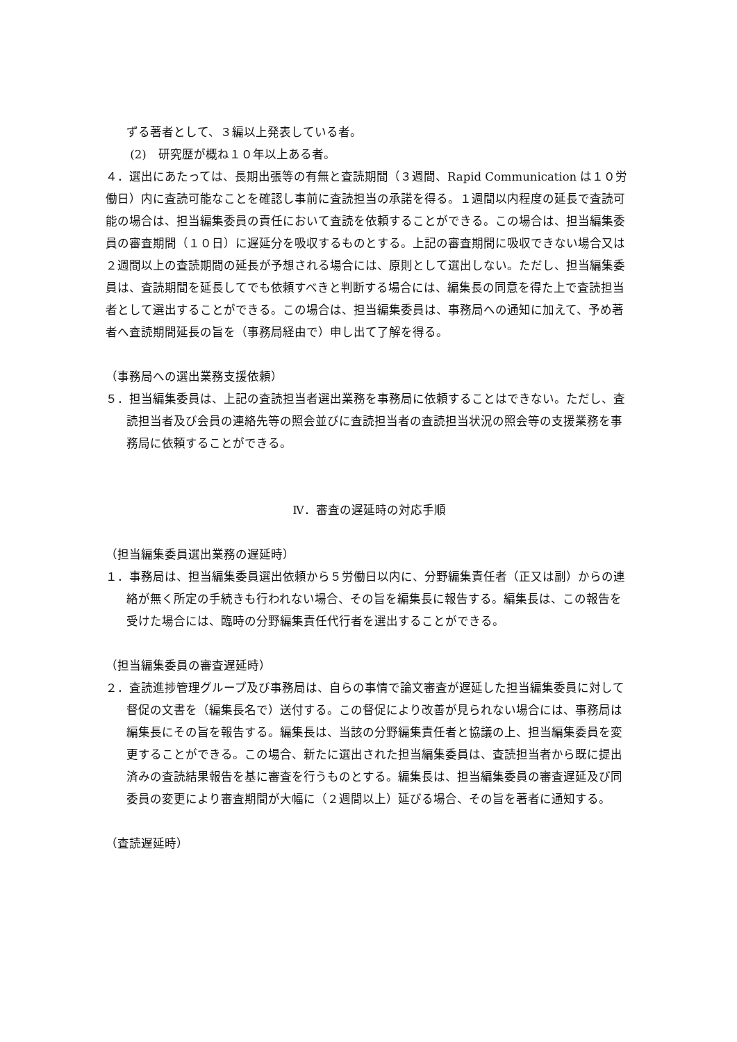ずる著者として、３編以上発表している者。
(2)　研究歴が概ね１０年以上ある者。
４．選出にあたっては、長期出張等の有無と査読期間（３週間、Rapid Communication は１０労働日）内に査読可能なことを確認し事前に査読担当の承諾を得る。１週間以内程度の延長で査読可能の場合は、担当編集委員の責任において査読を依頼することができる。この場合は、担当編集委員の審査期間（１０日）に遅延分を吸収するものとする。上記の審査期間に吸収できない場合又は２週間以上の査読期間の延長が予想される場合には、原則として選出しない。ただし、担当編集委員は、査読期間を延長してでも依頼すべきと判断する場合には、編集長の同意を得た上で査読担当者として選出することができる。この場合は、担当編集委員は、事務局への通知に加えて、予め著者へ査読期間延長の旨を（事務局経由で）申し出て了解を得る。
（事務局への選出業務支援依頼）
５．担当編集委員は、上記の査読担当者選出業務を事務局に依頼することはできない。ただし、査読担当者及び会員の連絡先等の照会並びに査読担当者の査読担当状況の照会等の支援業務を事務局に依頼することができる。
Ⅳ．審査の遅延時の対応手順
（担当編集委員選出業務の遅延時）
１．事務局は、担当編集委員選出依頼から５労働日以内に、分野編集責任者（正又は副）からの連絡が無く所定の手続きも行われない場合、その旨を編集長に報告する。編集長は、この報告を受けた場合には、臨時の分野編集責任代行者を選出することができる。
（担当編集委員の審査遅延時）
２．査読進捗管理グループ及び事務局は、自らの事情で論文審査が遅延した担当編集委員に対して督促の文書を（編集長名で）送付する。この督促により改善が見られない場合には、事務局は編集長にその旨を報告する。編集長は、当該の分野編集責任者と協議の上、担当編集委員を変更することができる。この場合、新たに選出された担当編集委員は、査読担当者から既に提出済みの査読結果報告を基に審査を行うものとする。編集長は、担当編集委員の審査遅延及び同委員の変更により審査期間が大幅に（２週間以上）延びる場合、その旨を著者に通知する。
（査読遅延時）